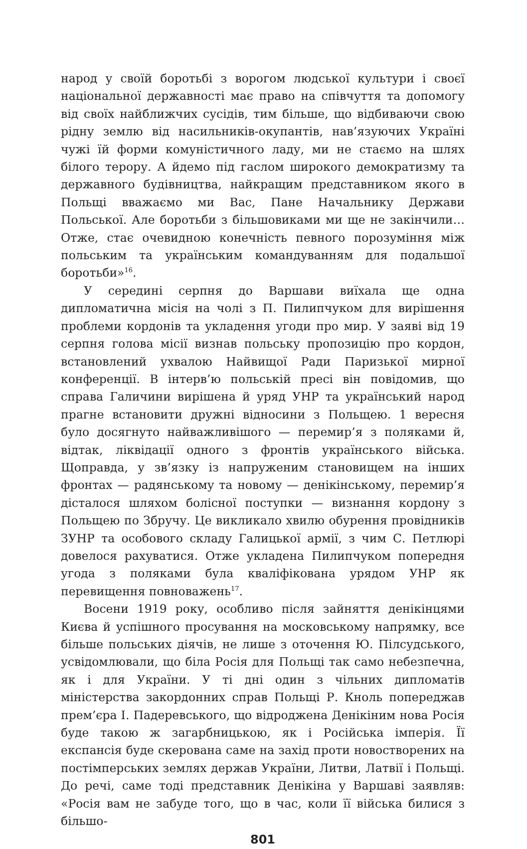народ у своїй боротьбі з ворогом людської культури і своєї національної державності має право на співчуття та допомогу від своїх найближчих сусідів, тим більше, що відбиваючи свою рідну землю від насильників-окупантів, нав’язуючих Україні чужі їй форми комуністичного ладу, ми не стаємо на шлях білого терору. А йдемо під гаслом широкого демократизму та державного будівництва, найкращим представником якого в Польщі вважаємо ми Вас, Пане Начальнику Держави Польської. Але боротьби з більшовиками ми ще не закінчили… Отже, стає очевидною конечність певного порозуміння між польським та українським командуванням для подальшої боротьби»<sup>16</sup>.
У середині серпня до Варшави виїхала ще одна дипломатична місія на чолі з П. Пилипчуком для вирішення проблеми кордонів та укладення угоди про мир. У заяві від 19 серпня голова місії визнав польську пропозицію про кордон, встановлений ухвалою Найвищої Ради Паризької мирної конференції. В інтерв’ю польській пресі він повідомив, що справа Галичини вирішена й уряд УНР та український народ прагне встановити дружні відносини з Польщею. 1 вересня було досягнуто найважливішого — перемир’я з поляками й, відтак, ліквідації одного з фронтів українського війська. Щоправда, у зв’язку із напруженим становищем на інших фронтах — радянському та новому — денікінському, перемир’я дісталося шляхом болісної поступки — визнання кордону з Польщею по Збручу. Це викликало хвилю обурення провідників ЗУНР та особового складу Галицької армії, з чим С. Петлюрі довелося рахуватися. Отже укладена Пилипчуком попередня угода з поляками була кваліфікована урядом УНР як перевищення повноважень<sup>17</sup>.
Восени 1919 року, особливо після зайняття денікінцями Києва й успішного просування на московському напрямку, все більше польських діячів, не лише з оточення Ю. Пілсудського, усвідомлювали, що біла Росія для Польщі так само небезпечна, як і для України. У ті дні один з чільних дипломатів міністерства закордонних справ Польщі Р. Кноль попереджав прем’єра І. Падеревського, що відроджена Денікіним нова Росія буде такою ж загарбницькою, як і Російська імперія. Її експансія буде скерована саме на захід проти новостворених на постімперських землях держав України, Литви, Латвії і Польщі. До речі, саме тоді представник Денікіна у Варшаві заявляв: «Росія вам не забуде того, що в час, коли її війська билися з більшо-
801